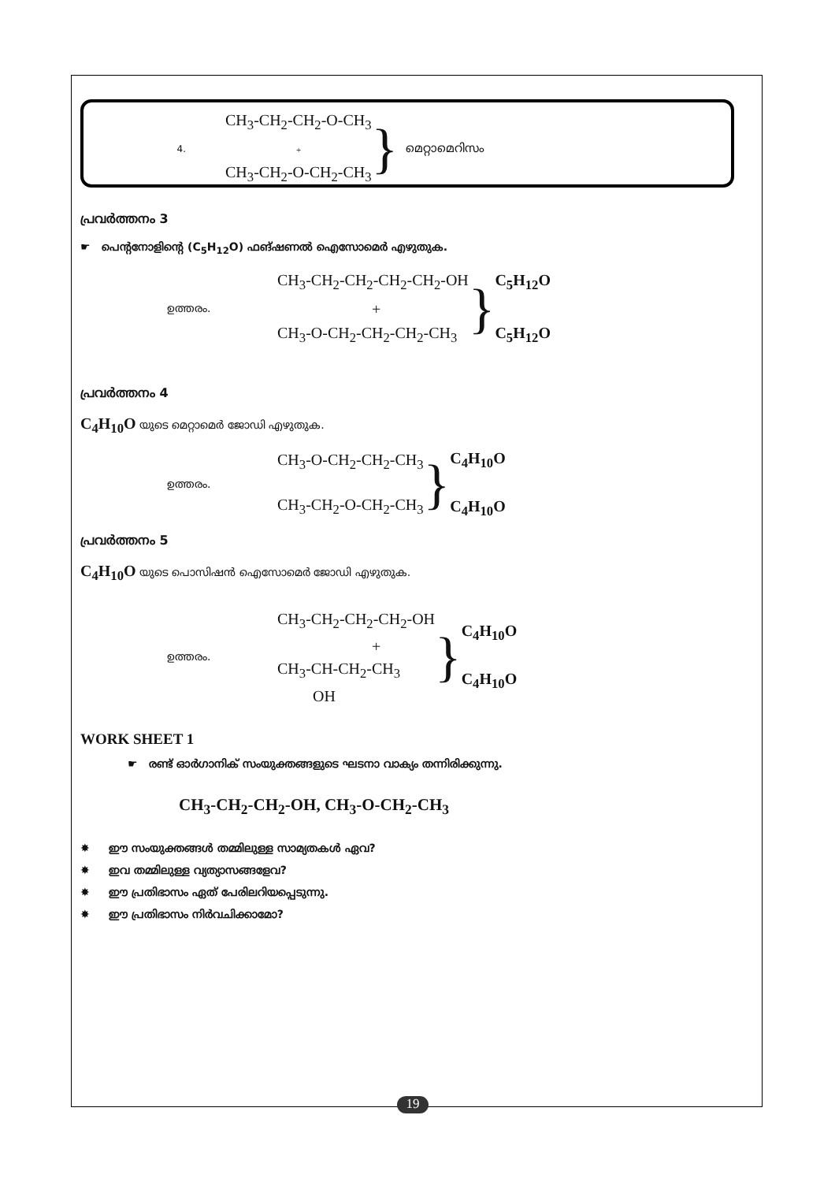4.
CH<sub>3</sub>-CH<sub>2</sub>-CH<sub>2</sub>-O-CH<sub>3</sub>
+
CH<sub>3</sub>-CH<sub>2</sub>-O-CH<sub>2</sub>-CH<sub>3</sub>
}
മെറ്റാമെറിസം
പ്രവർത്തനം 3
☛ പെന്റനോളിന്റെ (C<sub>5</sub>H<sub>12</sub>O) ഫങ്ഷണൽ ഐസോമെർ എഴുതുക.
ഉത്തരം.
CH<sub>3</sub>-CH<sub>2</sub>-CH<sub>2</sub>-CH<sub>2</sub>-CH<sub>2</sub>-OH
+
CH<sub>3</sub>-O-CH<sub>2</sub>-CH<sub>2</sub>-CH<sub>2</sub>-CH<sub>3</sub>
}
C<sub>5</sub>H<sub>12</sub>O
C<sub>5</sub>H<sub>12</sub>O
പ്രവർത്തനം 4
C<sub>4</sub>H<sub>10</sub>O യുടെ മെറ്റാമെർ ജോഡി എഴുതുക.
ഉത്തരം.
CH<sub>3</sub>-O-CH<sub>2</sub>-CH<sub>2</sub>-CH<sub>3</sub>
CH<sub>3</sub>-CH<sub>2</sub>-O-CH<sub>2</sub>-CH<sub>3</sub>
}
C<sub>4</sub>H<sub>10</sub>O
C<sub>4</sub>H<sub>10</sub>O
പ്രവർത്തനം 5
C<sub>4</sub>H<sub>10</sub>O യുടെ പൊസിഷൻ ഐസോമെർ ജോഡി എഴുതുക.
ഉത്തരം.
CH<sub>3</sub>-CH<sub>2</sub>-CH<sub>2</sub>-CH<sub>2</sub>-OH
+
CH<sub>3</sub>-CH-CH<sub>2</sub>-CH<sub>3</sub>
OH
}
C<sub>4</sub>H<sub>10</sub>O
C<sub>4</sub>H<sub>10</sub>O
WORK SHEET 1
☛ രണ്ട് ഓർഗാനിക് സംയുക്തങ്ങളുടെ ഘടനാ വാക്യം തന്നിരിക്കുന്നു.
CH<sub>3</sub>-CH<sub>2</sub>-CH<sub>2</sub>-OH, CH<sub>3</sub>-O-CH<sub>2</sub>-CH<sub>3</sub>
✸ ഈ സംയുക്തങ്ങൾ തമ്മിലുള്ള സാമ്യതകൾ ഏവ?
✸ ഇവ തമ്മിലുള്ള വ്യത്യാസങ്ങളേവ?
✸ ഈ പ്രതിഭാസം ഏത് പേരിലറിയപ്പെടുന്നു.
✸ ഈ പ്രതിഭാസം നിർവചിക്കാമോ?
19